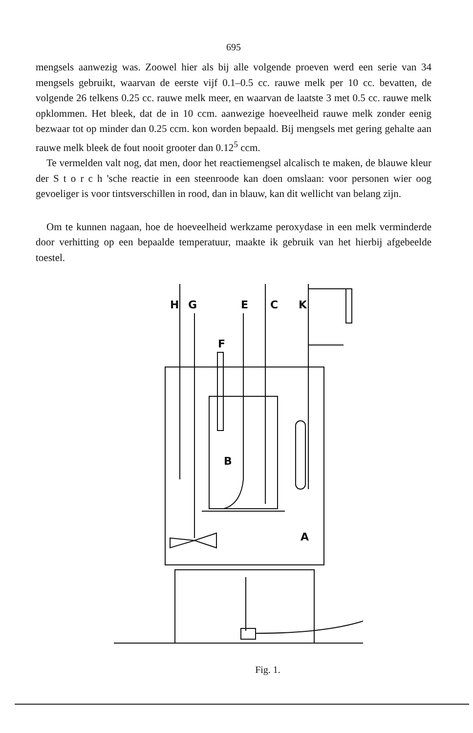695
mengsels aanwezig was. Zoowel hier als bij alle volgende proeven werd een serie van 34 mengsels gebruikt, waarvan de eerste vijf 0.1–0.5 cc. rauwe melk per 10 cc. bevatten, de volgende 26 telkens 0.25 cc. rauwe melk meer, en waarvan de laatste 3 met 0.5 cc. rauwe melk opklommen. Het bleek, dat de in 10 ccm. aanwezige hoeveelheid rauwe melk zonder eenig bezwaar tot op minder dan 0.25 ccm. kon worden bepaald. Bij mengsels met gering gehalte aan rauwe melk bleek de fout nooit grooter dan 0.12<sup>5</sup> ccm.
Te vermelden valt nog, dat men, door het reactiemengsel alcalisch te maken, de blauwe kleur der S t o r c h 'sche reactie in een steenroode kan doen omslaan: voor personen wier oog gevoeliger is voor tintsverschillen in rood, dan in blauw, kan dit wellicht van belang zijn.
Om te kunnen nagaan, hoe de hoeveelheid werkzame peroxydase in een melk verminderde door verhitting op een bepaalde temperatuur, maakte ik gebruik van het hierbij afgebeelde toestel.
H
G
E
C
K
F
B
A
Fig. 1.